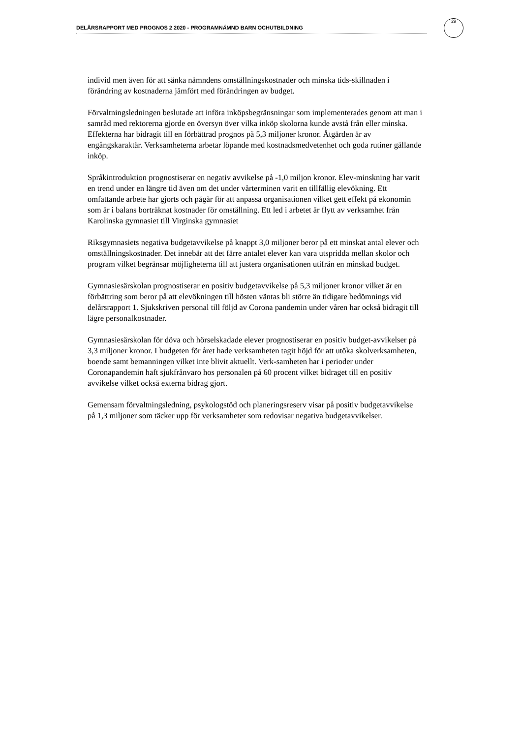DELÅRSRAPPORT MED PROGNOS 2 2020 - PROGRAMNÄMND BARN OCHUTBILDNING
29
individ men även för att sänka nämndens omställningskostnader och minska tids-skillnaden i förändring av kostnaderna jämfört med förändringen av budget.
Förvaltningsledningen beslutade att införa inköpsbegränsningar som implementerades genom att man i samråd med rektorerna gjorde en översyn över vilka inköp skolorna kunde avstå från eller minska. Effekterna har bidragit till en förbättrad prognos på 5,3 miljoner kronor. Åtgärden är av engångskaraktär. Verksamheterna arbetar löpande med kostnadsmedvetenhet och goda rutiner gällande inköp.
Språkintroduktion prognostiserar en negativ avvikelse på -1,0 miljon kronor. Elev-minskning har varit en trend under en längre tid även om det under vårterminen varit en tillfällig elevökning. Ett omfattande arbete har gjorts och pågår för att anpassa organisationen vilket gett effekt på ekonomin som är i balans borträknat kostnader för omställning. Ett led i arbetet är flytt av verksamhet från Karolinska gymnasiet till Virginska gymnasiet
Riksgymnasiets negativa budgetavvikelse på knappt 3,0 miljoner beror på ett minskat antal elever och omställningskostnader. Det innebär att det färre antalet elever kan vara utspridda mellan skolor och program vilket begränsar möjligheterna till att justera organisationen utifrån en minskad budget.
Gymnasiesärskolan prognostiserar en positiv budgetavvikelse på 5,3 miljoner kronor vilket är en förbättring som beror på att elevökningen till hösten väntas bli större än tidigare bedömnings vid delårsrapport 1. Sjukskriven personal till följd av Corona pandemin under våren har också bidragit till lägre personalkostnader.
Gymnasiesärskolan för döva och hörselskadade elever prognostiserar en positiv budget-avvikelser på 3,3 miljoner kronor. I budgeten för året hade verksamheten tagit höjd för att utöka skolverksamheten, boende samt bemanningen vilket inte blivit aktuellt. Verk-samheten har i perioder under Coronapandemin haft sjukfrånvaro hos personalen på 60 procent vilket bidraget till en positiv avvikelse vilket också externa bidrag gjort.
Gemensam förvaltningsledning, psykologstöd och planeringsreserv visar på positiv budgetavvikelse på 1,3 miljoner som täcker upp för verksamheter som redovisar negativa budgetavvikelser.